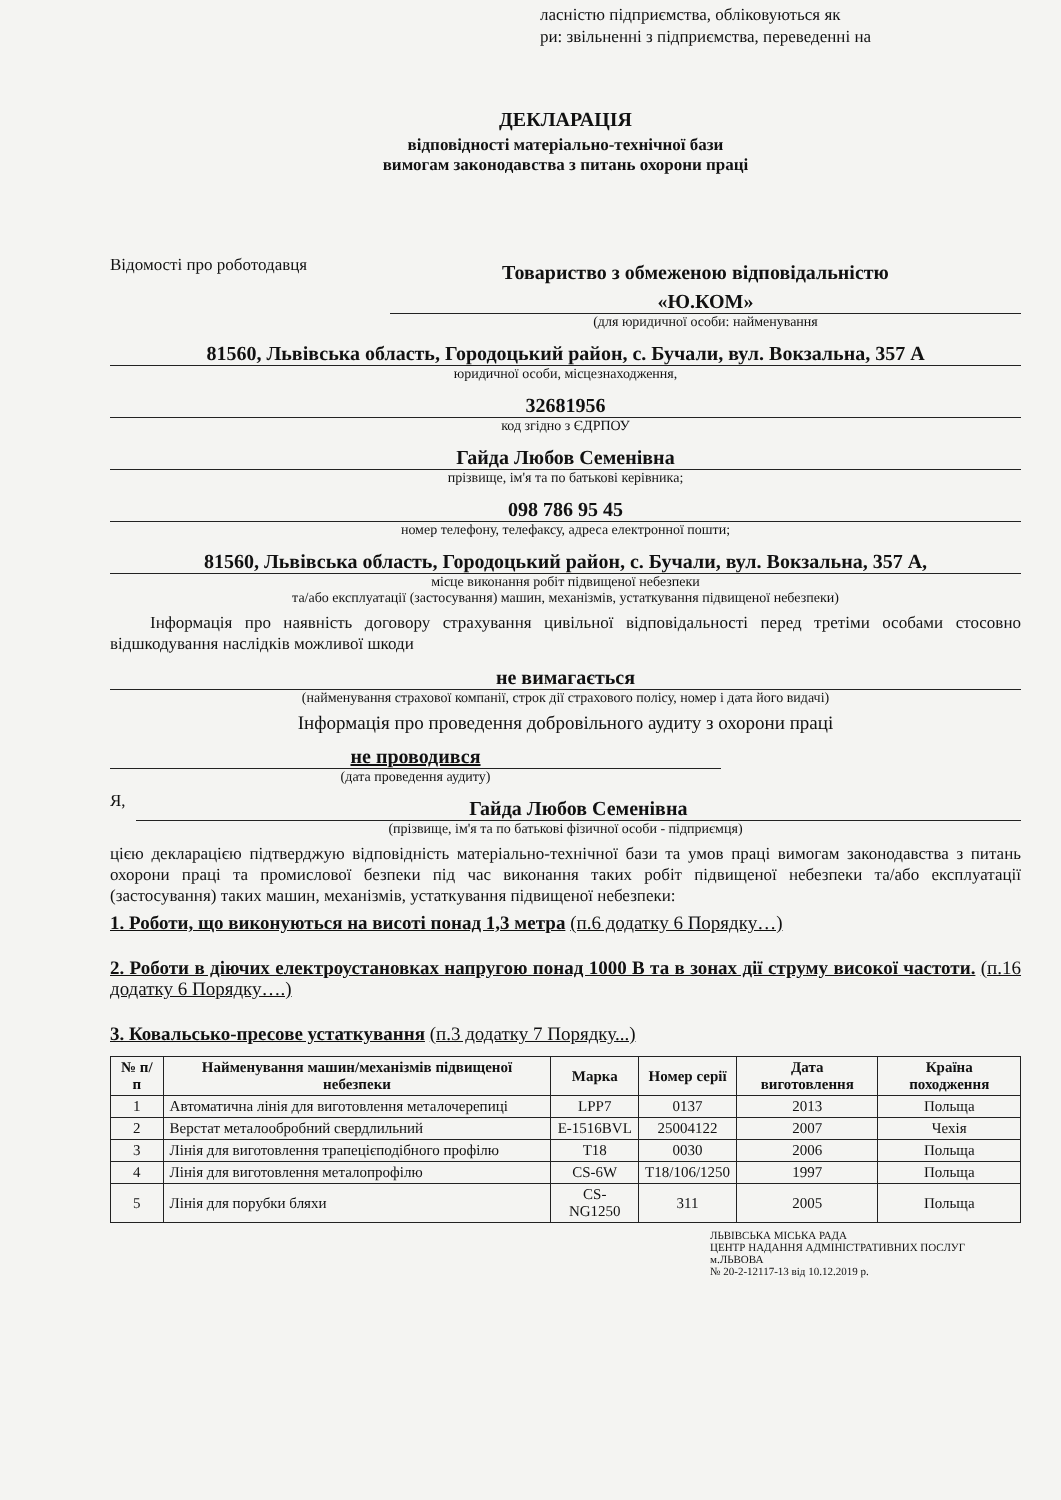ласністю підприємства, обліковуються як
ри: звільненні з підприємства, переведенні на
ДЕКЛАРАЦІЯ
відповідності матеріально-технічної бази
вимогам законодавства з питань охорони праці
Відомості про роботодавця
Товариство з обмеженою відповідальністю
«Ю.КОМ»
(для юридичної особи: найменування
81560, Львівська область, Городоцький район, с. Бучали, вул. Вокзальна, 357 А
юридичної особи, місцезнаходження,
32681956
код згідно з ЄДРПОУ
Гайда Любов Семенівна
прізвище, ім'я та по батькові керівника;
098 786 95 45
номер телефону, телефаксу, адреса електронної пошти;
81560, Львівська область, Городоцький район, с. Бучали, вул. Вокзальна, 357 А,
місце виконання робіт підвищеної небезпеки
та/або експлуатації (застосування) машин, механізмів, устаткування підвищеної небезпеки)
Інформація про наявність договору страхування цивільної відповідальності перед третіми особами стосовно відшкодування наслідків можливої шкоди
не вимагається
(найменування страхової компанії, строк дії страхового полісу, номер і дата його видачі)
Інформація про проведення добровільного аудиту з охорони праці
не проводився
(дата проведення аудиту)
Я,
Гайда Любов Семенівна
(прізвище, ім'я та по батькові фізичної особи - підприємця)
цією декларацією підтверджую відповідність матеріально-технічної бази та умов праці вимогам законодавства з питань охорони праці та промислової безпеки під час виконання таких робіт підвищеної небезпеки та/або експлуатації (застосування) таких машин, механізмів, устаткування підвищеної небезпеки:
1. Роботи, що виконуються на висоті понад 1,3 метра (п.6 додатку 6 Порядку…)
2. Роботи в діючих електроустановках напругою понад 1000 В та в зонах дії струму високої частоти. (п.16 додатку 6 Порядку….)
3. Ковальсько-пресове устаткування (п.3 додатку 7 Порядку...)
| № п/п | Найменування машин/механізмів підвищеної небезпеки | Марка | Номер серії | Дата виготовлення | Країна походження |
| --- | --- | --- | --- | --- | --- |
| 1 | Автоматична лінія для виготовлення металочерепиці | LPP7 | 0137 | 2013 | Польща |
| 2 | Верстат металообробний свердлильний | E-1516BVL | 25004122 | 2007 | Чехія |
| 3 | Лінія для виготовлення трапецієподібного профілю | T18 | 0030 | 2006 | Польща |
| 4 | Лінія для виготовлення металопрофілю | CS-6W | T18/106/1250 | 1997 | Польща |
| 5 | Лінія для порубки бляхи | CS-NG1250 | 311 | 2005 | Польща |
ЛЬВІВСЬКА МІСЬКА РАДА
ЦЕНТР НАДАННЯ АДМІНІСТРАТИВНИХ ПОСЛУГ м.ЛЬВОВА
№ 20-2-12117-13 від 10.12.2019 р.